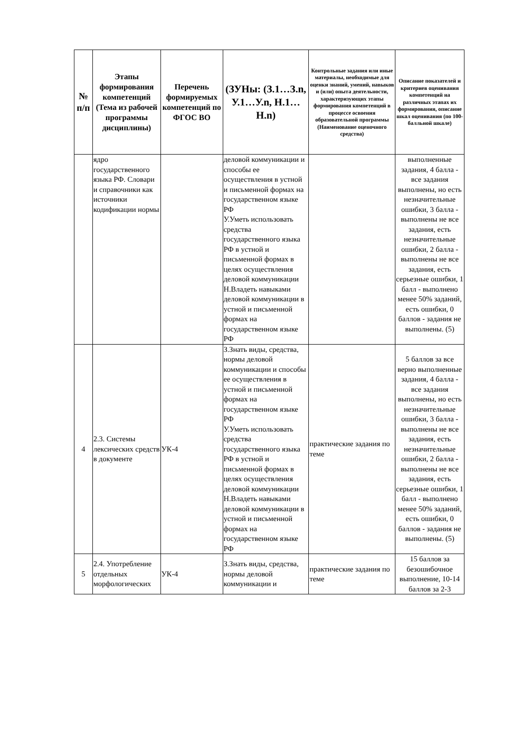| № п/п | Этапы формирования компетенций (Тема из рабочей программы дисциплины) | Перечень формируемых компетенций по ФГОС ВО | (ЗУНы: (З.1…З.n, У.1…У.n, Н.1…Н.n) | Контрольные задания или иные материалы, необходимые для оценки знаний, умений, навыков и (или) опыта деятельности, характеризующих этапы формирования компетенций в процессе освоения образовательной программы (Наименование оценочного средства) | Описание показателей и критериев оценивания компетенций на различных этапах их формирования, описание шкал оценивания (по 100-балльной шкале) |
| --- | --- | --- | --- | --- | --- |
| | ядро государственного языка РФ. Словари и справочники как источники кодификации нормы | | деловой коммуникации и способы ее осуществления в устной и письменной формах на государственном языке РФ У.Уметь использовать средства государственного языка РФ в устной и письменной формах в целях осуществления деловой коммуникации Н.Владеть навыками деловой коммуникации в устной и письменной формах на государственном языке РФ | | выполненные задания, 4 балла - все задания выполнены, но есть незначительные ошибки, 3 балла - выполнены не все задания, есть незначительные ошибки, 2 балла - выполнены не все задания, есть серьезные ошибки, 1 балл - выполнено менее 50% заданий, есть ошибки, 0 баллов - задания не выполнены. (5) |
| 4 | 2.3. Системы лексических средств в документе | УК-4 | З.Знать виды, средства, нормы деловой коммуникации и способы ее осуществления в устной и письменной формах на государственном языке РФ У.Уметь использовать средства государственного языка РФ в устной и письменной формах в целях осуществления деловой коммуникации Н.Владеть навыками деловой коммуникации в устной и письменной формах на государственном языке РФ | практические задания по теме | 5 баллов за все верно выполненные задания, 4 балла - все задания выполнены, но есть незначительные ошибки, 3 балла - выполнены не все задания, есть незначительные ошибки, 2 балла - выполнены не все задания, есть серьезные ошибки, 1 балл - выполнено менее 50% заданий, есть ошибки, 0 баллов - задания не выполнены. (5) |
| 5 | 2.4. Употребление отдельных морфологических | УК-4 | З.Знать виды, средства, нормы деловой коммуникации и | практические задания по теме | 15 баллов за безошибочное выполнение, 10-14 баллов за 2-3 |